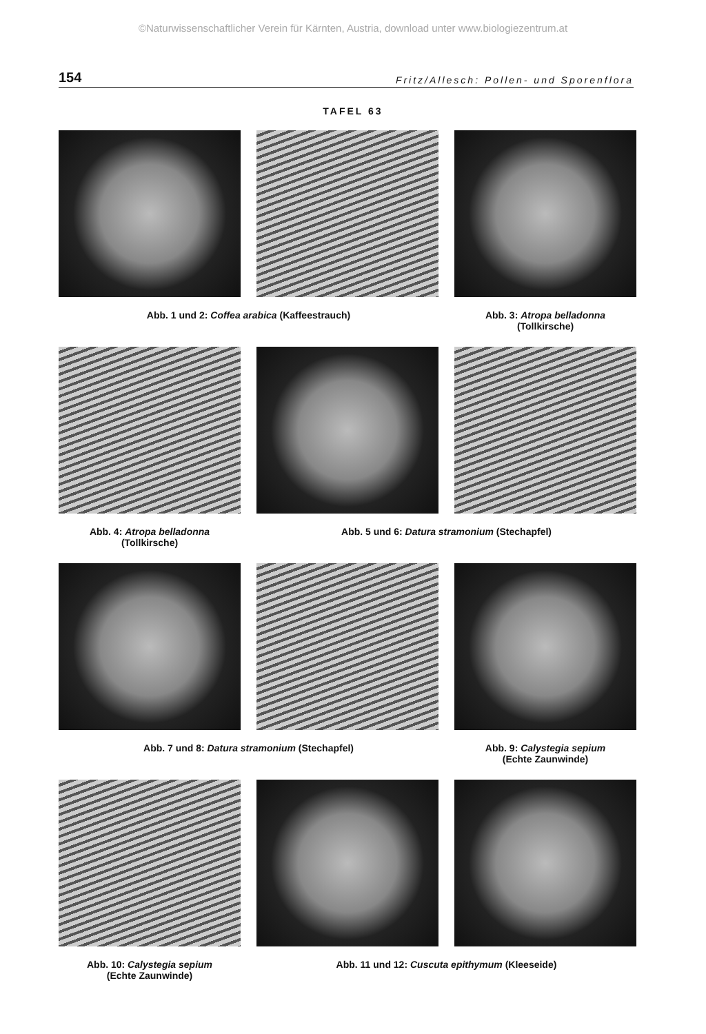©Naturwissenschaftlicher Verein für Kärnten, Austria, download unter www.biologiezentrum.at
154 Fritz/Allesch: Pollen- und Sporenflora
TAFEL 63
Abb. 1 und 2: Coffea arabica (Kaffeestrauch) Abb. 3: Atropa belladonna
(Tollkirsche)
Abb. 4: Atropa belladonna
(Tollkirsche)
Abb. 5 und 6: Datura stramonium (Stechapfel)
Abb. 7 und 8: Datura stramonium (Stechapfel) Abb. 9: Calystegia sepium
(Echte Zaunwinde)
Abb. 10: Calystegia sepium
(Echte Zaunwinde)
Abb. 11 und 12: Cuscuta epithymum (Kleeseide)